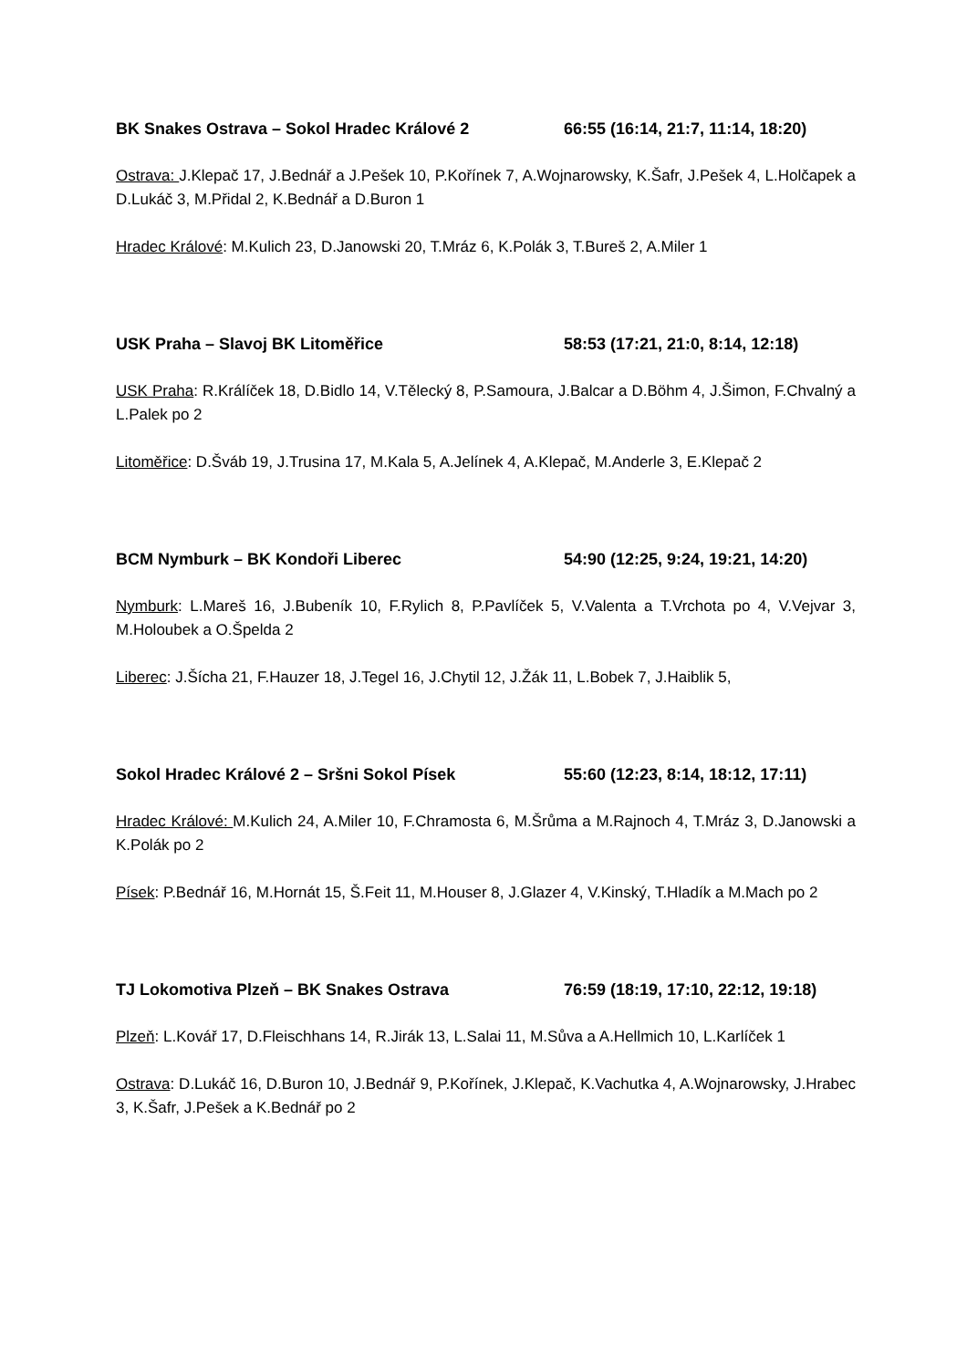BK Snakes Ostrava – Sokol Hradec Králové 2 66:55 (16:14, 21:7, 11:14, 18:20)
Ostrava: J.Klepač 17, J.Bednář a J.Pešek 10, P.Kořínek 7, A.Wojnarowsky, K.Šafr, J.Pešek 4, L.Holčapek a D.Lukáč 3, M.Přidal 2, K.Bednář a D.Buron 1
Hradec Králové: M.Kulich 23, D.Janowski 20, T.Mráz 6, K.Polák 3, T.Bureš 2, A.Miler 1
USK Praha – Slavoj BK Litoměřice 58:53 (17:21, 21:0, 8:14, 12:18)
USK Praha: R.Králíček 18, D.Bidlo 14, V.Tělecký 8, P.Samoura, J.Balcar a D.Böhm 4, J.Šimon, F.Chvalný a L.Palek po 2
Litoměřice: D.Šváb 19, J.Trusina 17, M.Kala 5, A.Jelínek 4, A.Klepač, M.Anderle 3, E.Klepač 2
BCM Nymburk – BK Kondoři Liberec 54:90 (12:25, 9:24, 19:21, 14:20)
Nymburk: L.Mareš 16, J.Bubeník 10, F.Rylich 8, P.Pavlíček 5, V.Valenta a T.Vrchota po 4, V.Vejvar 3, M.Holoubek a O.Špelda 2
Liberec: J.Šícha 21, F.Hauzer 18, J.Tegel 16, J.Chytil 12, J.Žák 11, L.Bobek 7, J.Haiblik 5,
Sokol Hradec Králové 2 – Sršni Sokol Písek 55:60 (12:23, 8:14, 18:12, 17:11)
Hradec Králové: M.Kulich 24, A.Miler 10, F.Chramosta 6, M.Šrůma a M.Rajnoch 4, T.Mráz 3, D.Janowski a K.Polák po 2
Písek: P.Bednář 16, M.Hornát 15, Š.Feit 11, M.Houser 8, J.Glazer 4, V.Kinský, T.Hladík a M.Mach po 2
TJ Lokomotiva Plzeň – BK Snakes Ostrava 76:59 (18:19, 17:10, 22:12, 19:18)
Plzeň: L.Kovář 17, D.Fleischhans 14, R.Jirák 13, L.Salai 11, M.Sůva a A.Hellmich 10, L.Karlíček 1
Ostrava: D.Lukáč 16, D.Buron 10, J.Bednář 9, P.Kořínek, J.Klepač, K.Vachutka 4, A.Wojnarowsky, J.Hrabec 3, K.Šafr, J.Pešek a K.Bednář po 2